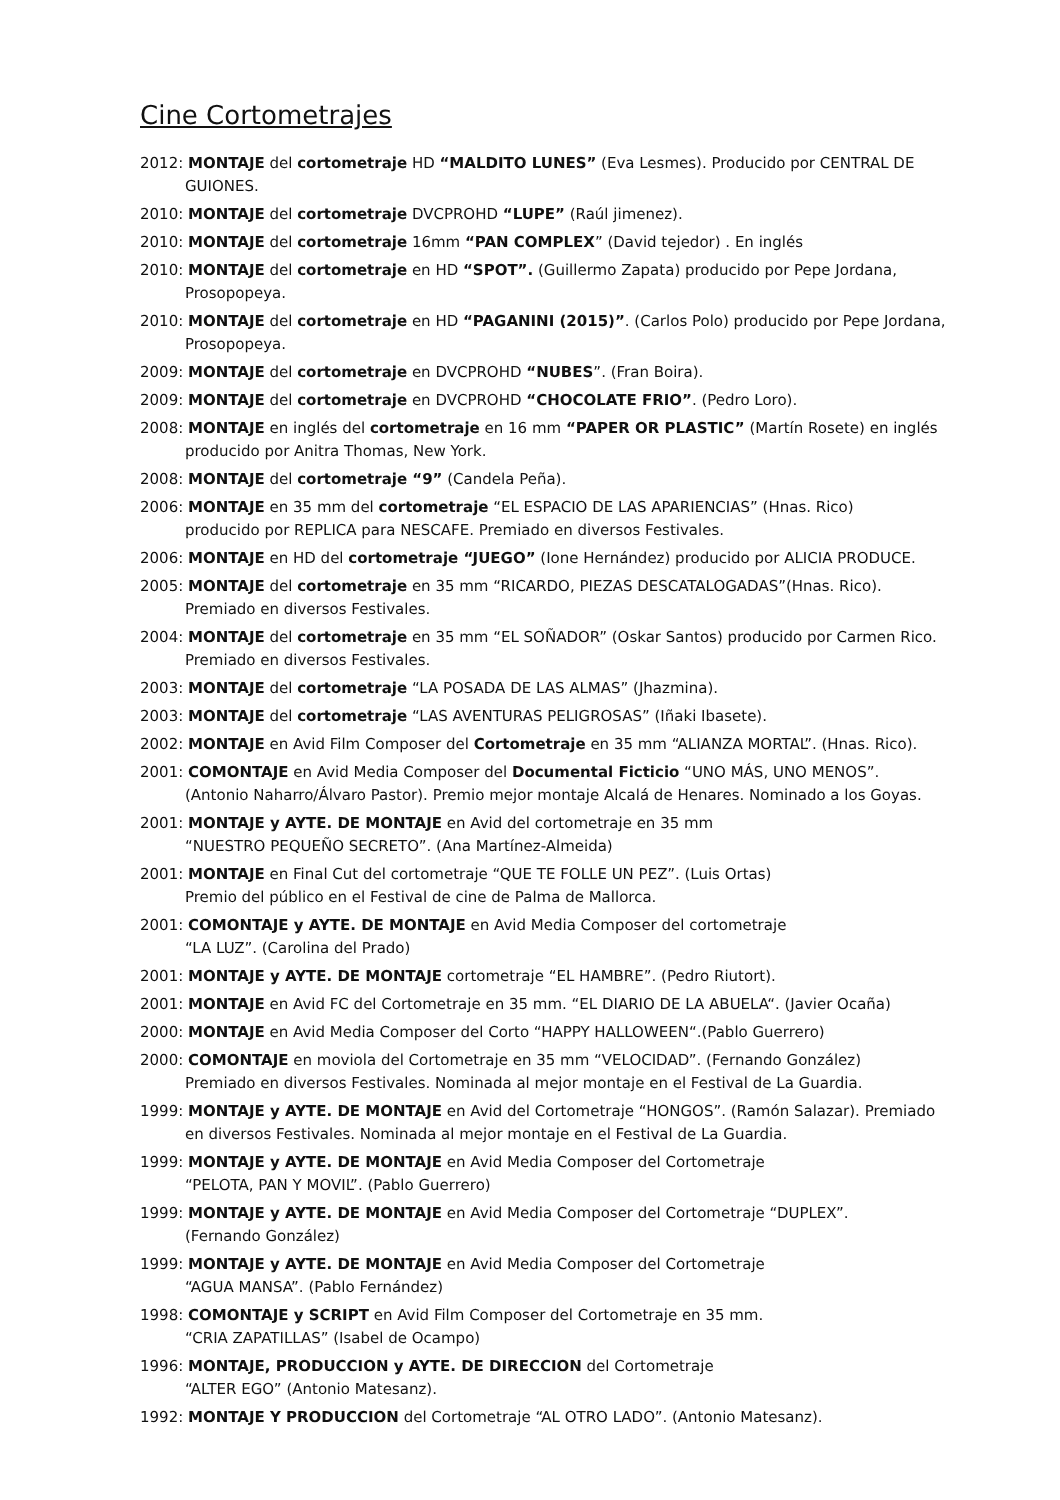Cine Cortometrajes
2012: MONTAJE del cortometraje HD “MALDITO LUNES” (Eva Lesmes). Producido por CENTRAL DE
GUIONES.
2010: MONTAJE del cortometraje DVCPROHD “LUPE” (Raúl jimenez).
2010: MONTAJE del cortometraje 16mm “PAN COMPLEX” (David tejedor) . En inglés
2010: MONTAJE del cortometraje en HD “SPOT”. (Guillermo Zapata) producido por Pepe Jordana,
Prosopopeya.
2010: MONTAJE del cortometraje en HD “PAGANINI (2015)”. (Carlos Polo) producido por Pepe Jordana,
Prosopopeya.
2009: MONTAJE del cortometraje en DVCPROHD “NUBES”. (Fran Boira).
2009: MONTAJE del cortometraje en DVCPROHD “CHOCOLATE FRIO”. (Pedro Loro).
2008: MONTAJE en inglés del cortometraje en 16 mm “PAPER OR PLASTIC” (Martín Rosete) en inglés
producido por Anitra Thomas, New York.
2008: MONTAJE del cortometraje “9” (Candela Peña).
2006: MONTAJE en 35 mm del cortometraje “EL ESPACIO DE LAS APARIENCIAS” (Hnas. Rico)
producido por REPLICA para NESCAFE. Premiado en diversos Festivales.
2006: MONTAJE en HD del cortometraje “JUEGO” (Ione Hernández) producido por ALICIA PRODUCE.
2005: MONTAJE del cortometraje en 35 mm “RICARDO, PIEZAS DESCATALOGADAS”(Hnas. Rico).
Premiado en diversos Festivales.
2004: MONTAJE del cortometraje en 35 mm “EL SOÑADOR” (Oskar Santos) producido por Carmen Rico.
Premiado en diversos Festivales.
2003: MONTAJE del cortometraje “LA POSADA DE LAS ALMAS” (Jhazmina).
2003: MONTAJE del cortometraje “LAS AVENTURAS PELIGROSAS” (Iñaki Ibasete).
2002: MONTAJE en Avid Film Composer del Cortometraje en 35 mm “ALIANZA MORTAL”. (Hnas. Rico).
2001: COMONTAJE en Avid Media Composer del Documental Ficticio “UNO MÁS, UNO MENOS”.
(Antonio Naharro/Álvaro Pastor). Premio mejor montaje Alcalá de Henares. Nominado a los Goyas.
2001: MONTAJE y AYTE. DE MONTAJE en Avid del cortometraje en 35 mm
“NUESTRO PEQUEÑO SECRETO”. (Ana Martínez-Almeida)
2001: MONTAJE en Final Cut del cortometraje “QUE TE FOLLE UN PEZ”. (Luis Ortas)
Premio del público en el Festival de cine de Palma de Mallorca.
2001: COMONTAJE y AYTE. DE MONTAJE en Avid Media Composer del cortometraje
“LA LUZ”. (Carolina del Prado)
2001: MONTAJE y AYTE. DE MONTAJE cortometraje “EL HAMBRE”. (Pedro Riutort).
2001: MONTAJE en Avid FC del Cortometraje en 35 mm. “EL DIARIO DE LA ABUELA“. (Javier Ocaña)
2000: MONTAJE en Avid Media Composer del Corto “HAPPY HALLOWEEN“.(Pablo Guerrero)
2000: COMONTAJE en moviola del Cortometraje en 35 mm “VELOCIDAD”. (Fernando González)
Premiado en diversos Festivales. Nominada al mejor montaje en el Festival de La Guardia.
1999: MONTAJE y AYTE. DE MONTAJE en Avid del Cortometraje “HONGOS”. (Ramón Salazar). Premiado
en diversos Festivales. Nominada al mejor montaje en el Festival de La Guardia.
1999: MONTAJE y AYTE. DE MONTAJE en Avid Media Composer del Cortometraje
“PELOTA, PAN Y MOVIL”. (Pablo Guerrero)
1999: MONTAJE y AYTE. DE MONTAJE en Avid Media Composer del Cortometraje “DUPLEX”.
(Fernando González)
1999: MONTAJE y AYTE. DE MONTAJE en Avid Media Composer del Cortometraje
“AGUA MANSA”. (Pablo Fernández)
1998: COMONTAJE y SCRIPT en Avid Film Composer del Cortometraje en 35 mm.
“CRIA ZAPATILLAS” (Isabel de Ocampo)
1996: MONTAJE, PRODUCCION y AYTE. DE DIRECCION del Cortometraje
“ALTER EGO” (Antonio Matesanz).
1992: MONTAJE Y PRODUCCION del Cortometraje “AL OTRO LADO”. (Antonio Matesanz).